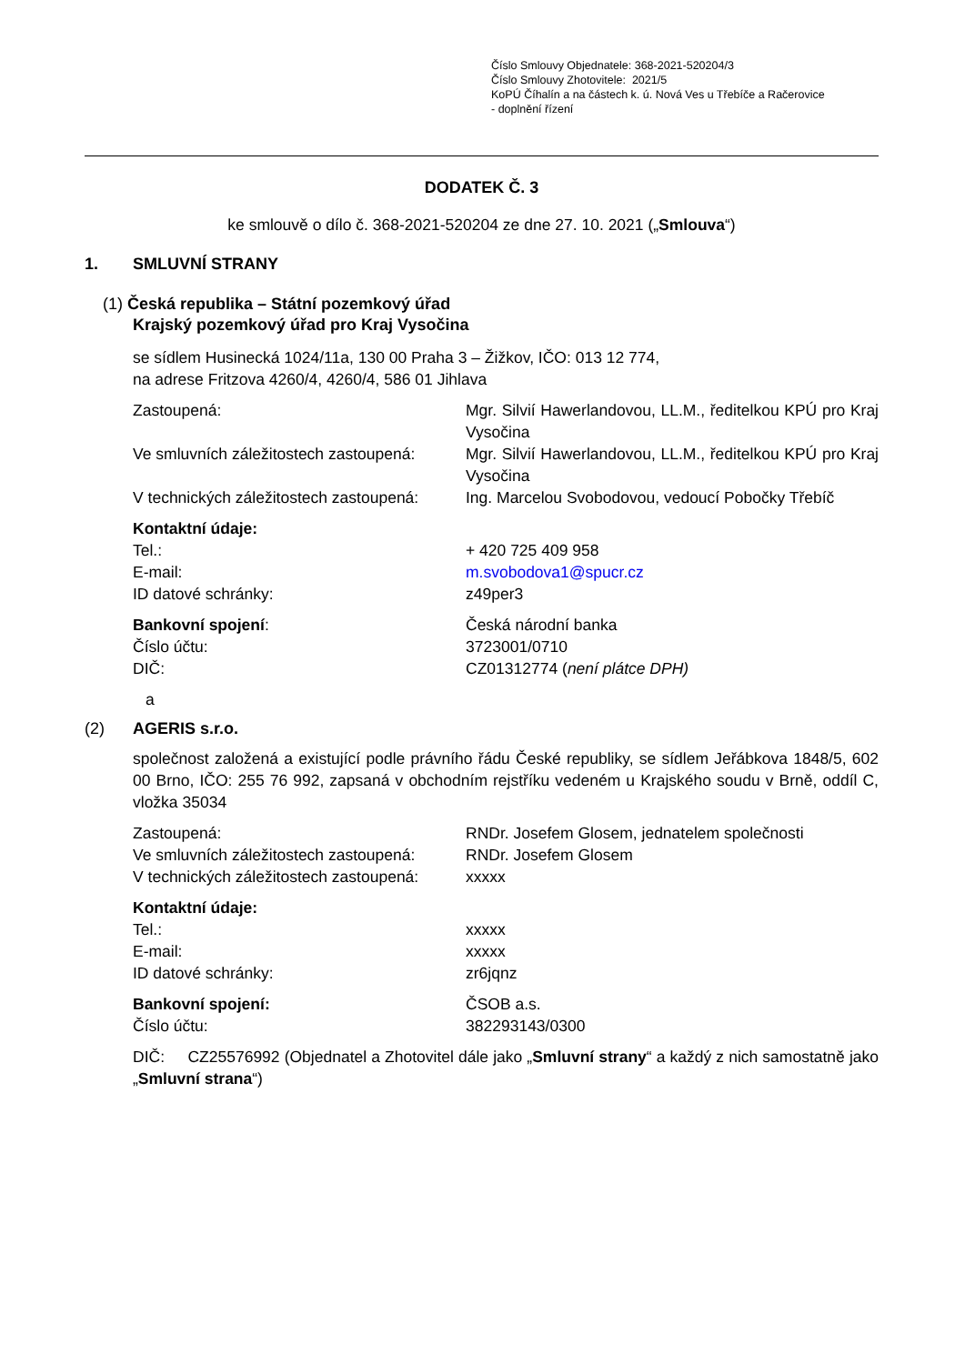Číslo Smlouvy Objednatele: 368-2021-520204/3
Číslo Smlouvy Zhotovitele: 2021/5
KoPÚ Číhalín a na částech k. ú. Nová Ves u Třebíče a Račerovice
- doplnění řízení
DODATEK Č. 3
ke smlouvě o dílo č. 368-2021-520204 ze dne 27. 10. 2021 („Smlouva“)
1. SMLUVNÍ STRANY
(1) Česká republika – Státní pozemkový úřad
Krajský pozemkový úřad pro Kraj Vysočina
se sídlem Husinecká 1024/11a, 130 00 Praha 3 – Žižkov, IČO: 013 12 774,
na adrese Fritzova 4260/4, 4260/4, 586 01 Jihlava
Zastoupená: Mgr. Silvií Hawerlandovou, LL.M., ředitelkou KPÚ pro Kraj Vysočina
Ve smluvních záležitostech zastoupená:
Mgr. Silvií Hawerlandovou, LL.M., ředitelkou KPÚ pro Kraj Vysočina
V technických záležitostech zastoupená:
Ing. Marcelou Svobodovou, vedoucí Pobočky Třebíč
Kontaktní údaje:
Tel.: + 420 725 409 958
E-mail: m.svobodova1@spucr.cz
ID datové schránky: z49per3
Bankovní spojení: Česká národní banka
Číslo účtu: 3723001/0710
DIČ: CZ01312774 (není plátce DPH)
a
(2) AGERIS s.r.o.
společnost založená a existující podle právního řádu České republiky, se sídlem Jeřábkova 1848/5, 602 00 Brno, IČO: 255 76 992, zapsaná v obchodním rejstříku vedeném u Krajského soudu v Brně, oddíl C, vložka 35034
Zastoupená: RNDr. Josefem Glosem, jednatelem společnosti
Ve smluvních záležitostech zastoupená:
RNDr. Josefem Glosem
V technických záležitostech zastoupená:
xxxxx
Kontaktní údaje:
Tel.: xxxxx
E-mail: xxxxx
ID datové schránky: zr6jqnz
Bankovní spojení: ČSOB a.s.
Číslo účtu: 382293143/0300
DIČ: CZ25576992 (Objednatel a Zhotovitel dále jako „Smluvní strany“ a každý z nich samostatně jako „Smluvní strana“)